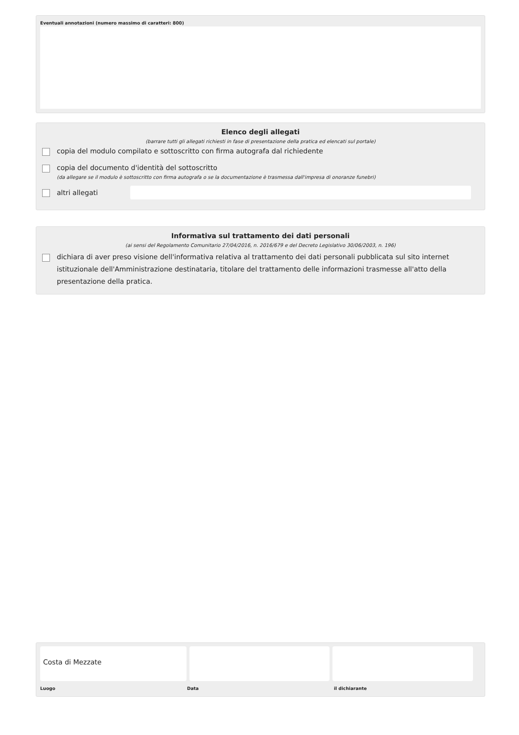Eventuali annotazioni (numero massimo di caratteri: 800)
Elenco degli allegati
(barrare tutti gli allegati richiesti in fase di presentazione della pratica ed elencati sul portale)
copia del modulo compilato e sottoscritto con firma autografa dal richiedente
copia del documento d'identità del sottoscritto
(da allegare se il modulo è sottoscritto con firma autografa o se la documentazione è trasmessa dall'impresa di onoranze funebri)
altri allegati
Informativa sul trattamento dei dati personali
(ai sensi del Regolamento Comunitario 27/04/2016, n. 2016/679 e del Decreto Legislativo 30/06/2003, n. 196)
dichiara di aver preso visione dell'informativa relativa al trattamento dei dati personali pubblicata sul sito internet istituzionale dell'Amministrazione destinataria, titolare del trattamento delle informazioni trasmesse all'atto della presentazione della pratica.
Costa di Mezzate
Luogo Data il dichiarante